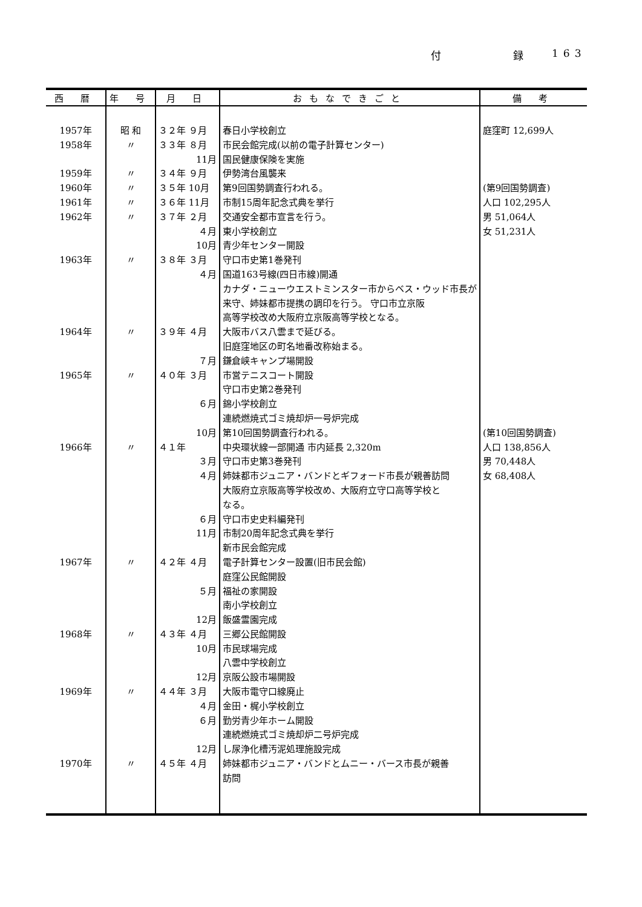付 録 163
| 西 暦 | 年 号 | 月 日 | おもなできごと | 備 考 |
| --- | --- | --- | --- | --- |
| 1957年 | 昭 和 | ３２年 ９月 | 春日小学校創立 | 庭窪町 12,699人 |
| 1958年 | 〃 | ３３年 ８月 | 市民会館完成(以前の電子計算センター) | |
| | | 11月 | 国民健康保険を実施 | |
| 1959年 | 〃 | ３４年 ９月 | 伊勢湾台風襲来 | |
| 1960年 | 〃 | ３５年 10月 | 第9回国勢調査行われる。 | (第9回国勢調査) |
| 1961年 | 〃 | ３６年 11月 | 市制15周年記念式典を挙行 | 人口 102,295人 |
| 1962年 | 〃 | ３７年 ２月 | 交通安全都市宣言を行う。 | 男 51,064人 |
| | | ４月 | 東小学校創立 | 女 51,231人 |
| | | 10月 | 青少年センター開設 | |
| 1963年 | 〃 | ３８年 ３月 | 守口市史第1巻発刊 | |
| | | ４月 | 国道163号線(四日市線)開通 | |
| | | | カナダ・ニューウエストミンスター市からベス・ウッド市長が | |
| | | | 来守、姉妹都市提携の調印を行う。 守口市立京阪 | |
| | | | 高等学校改め大阪府立京阪高等学校となる。 | |
| 1964年 | 〃 | ３９年 ４月 | 大阪市バス八雲まで延びる。 | |
| | | | 旧庭窪地区の町名地番改称始まる。 | |
| | | ７月 | 鎌倉峡キャンプ場開設 | |
| 1965年 | 〃 | ４０年 ３月 | 市営テニスコート開設 | |
| | | | 守口市史第2巻発刊 | |
| | | ６月 | 錦小学校創立 | |
| | | | 連続燃焼式ゴミ焼却炉一号炉完成 | |
| | | 10月 | 第10回国勢調査行われる。 | (第10回国勢調査) |
| 1966年 | 〃 | ４１年 | 中央環状線一部開通 市内延長 2,320m | 人口 138,856人 |
| | | ３月 | 守口市史第3巻発刊 | 男 70,448人 |
| | | ４月 | 姉妹都市ジュニア・バンドとギフォード市長が親善訪問 | 女 68,408人 |
| | | | 大阪府立京阪高等学校改め、大阪府立守口高等学校と | |
| | | | なる。 | |
| | | ６月 | 守口市史史料編発刊 | |
| | | 11月 | 市制20周年記念式典を挙行 | |
| | | | 新市民会館完成 | |
| 1967年 | 〃 | ４２年 ４月 | 電子計算センター設置(旧市民会館) | |
| | | | 庭窪公民館開設 | |
| | | ５月 | 福祉の家開設 | |
| | | | 南小学校創立 | |
| | | 12月 | 飯盛霊園完成 | |
| 1968年 | 〃 | ４３年 ４月 | 三郷公民館開設 | |
| | | 10月 | 市民球場完成 | |
| | | | 八雲中学校創立 | |
| | | 12月 | 京阪公設市場開設 | |
| 1969年 | 〃 | ４４年 ３月 | 大阪市電守口線廃止 | |
| | | ４月 | 金田・梶小学校創立 | |
| | | ６月 | 勤労青少年ホーム開設 | |
| | | | 連続燃焼式ゴミ焼却炉二号炉完成 | |
| | | 12月 | し尿浄化槽汚泥処理施設完成 | |
| 1970年 | 〃 | ４５年 ４月 | 姉妹都市ジュニア・バンドとムニー・バース市長が親善 | |
| | | | 訪問 | |